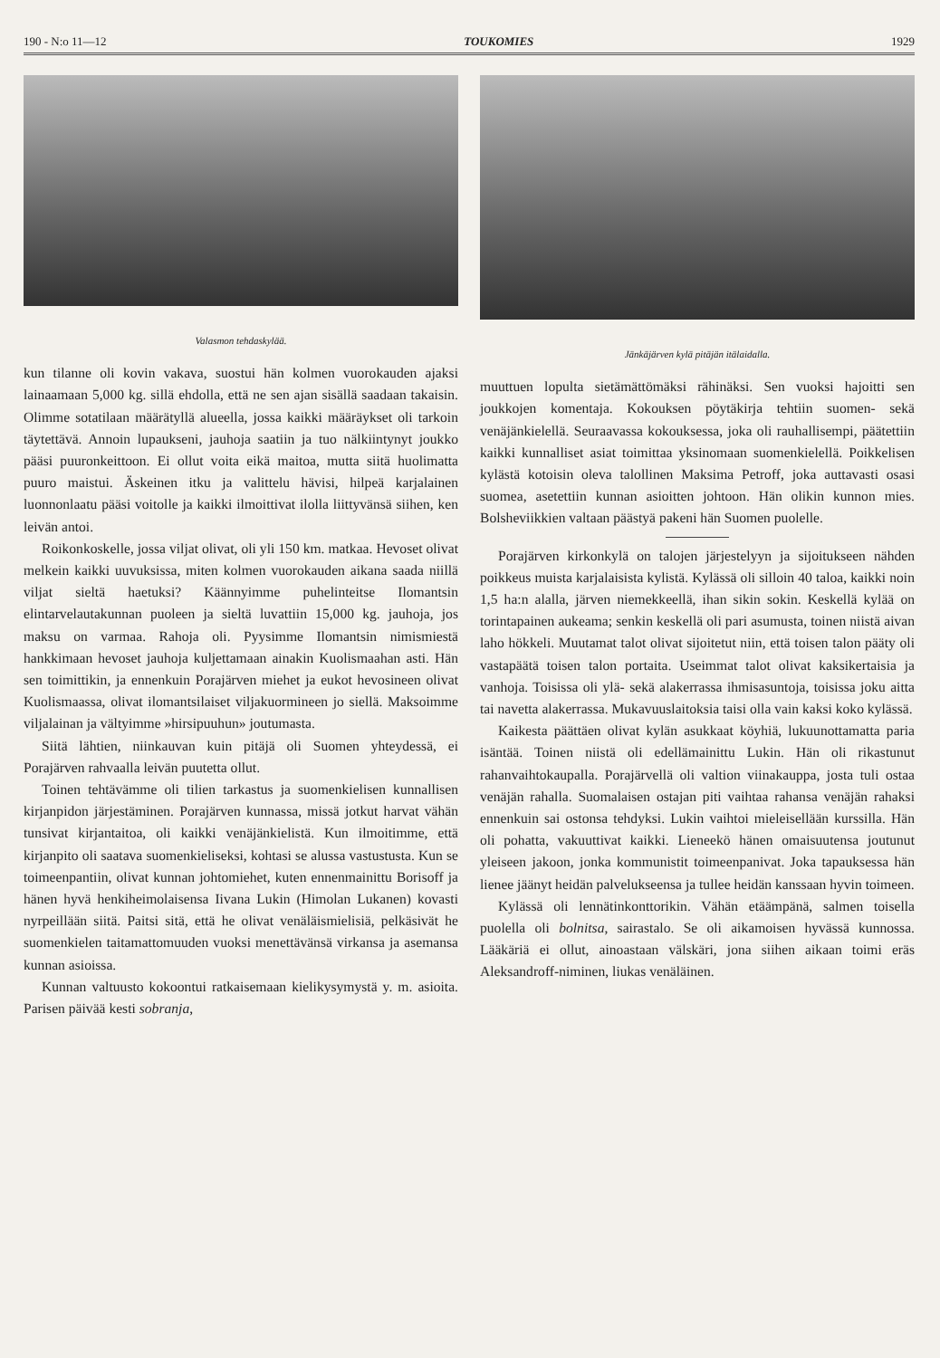190 - N:o 11—12 TOUKOMIES 1929
Valasmon tehdaskylää.
kun tilanne oli kovin vakava, suostui hän kolmen vuorokauden ajaksi lainaamaan 5,000 kg. sillä ehdolla, että ne sen ajan sisällä saadaan takaisin. Olimme sotatilaan määrätyllä alueella, jossa kaikki määräykset oli tarkoin täytettävä. Annoin lupaukseni, jauhoja saatiin ja tuo nälkiintynyt joukko pääsi puuronkeittoon. Ei ollut voita eikä maitoa, mutta siitä huolimatta puuro maistui. Äskeinen itku ja valittelu hävisi, hilpeä karjalainen luonnonlaatu pääsi voitolle ja kaikki ilmoittivat ilolla liittyvänsä siihen, ken leivän antoi.
Roikonkoskelle, jossa viljat olivat, oli yli 150 km. matkaa. Hevoset olivat melkein kaikki uuvuksissa, miten kolmen vuorokauden aikana saada niillä viljat sieltä haetuksi? Käännyimme puhelinteitse Ilomantsin elintarvelautakunnan puoleen ja sieltä luvattiin 15,000 kg. jauhoja, jos maksu on varmaa. Rahoja oli. Pyysimme Ilomantsin nimismiestä hankkimaan hevoset jauhoja kuljettamaan ainakin Kuolismaahan asti. Hän sen toimittikin, ja ennenkuin Porajärven miehet ja eukot hevosineen olivat Kuolismaassa, olivat ilomantsilaiset viljakuormineen jo siellä. Maksoimme viljalainan ja vältyimme »hirsipuuhun» joutumasta.
Siitä lähtien, niinkauvan kuin pitäjä oli Suomen yhteydessä, ei Porajärven rahvaalla leivän puutetta ollut.
Toinen tehtävämme oli tilien tarkastus ja suomenkielisen kunnallisen kirjanpidon järjestäminen. Porajärven kunnassa, missä jotkut harvat vähän tunsivat kirjantaitoa, oli kaikki venäjänkielistä. Kun ilmoitimme, että kirjanpito oli saatava suomenkieliseksi, kohtasi se alussa vastustusta. Kun se toimeenpantiin, olivat kunnan johtomiehet, kuten ennenmainittu Borisoff ja hänen hyvä henkiheimolaisensa Iivana Lukin (Himolan Lukanen) kovasti nyrpeillään siitä. Paitsi sitä, että he olivat venäläismielisiä, pelkäsivät he suomenkielen taitamattomuuden vuoksi menettävänsä virkansa ja asemansa kunnan asioissa.
Kunnan valtuusto kokoontui ratkaisemaan kielikysymystä y. m. asioita. Parisen päivää kesti sobranja,
Jänkäjärven kylä pitäjän itälaidalla.
muuttuen lopulta sietämättömäksi rähinäksi. Sen vuoksi hajoitti sen joukkojen komentaja. Kokouksen pöytäkirja tehtiin suomen- sekä venäjänkielellä. Seuraavassa kokouksessa, joka oli rauhallisempi, päätettiin kaikki kunnalliset asiat toimittaa yksinomaan suomenkielellä. Poikkelisen kylästä kotoisin oleva talollinen Maksima Petroff, joka auttavasti osasi suomea, asetettiin kunnan asioitten johtoon. Hän olikin kunnon mies. Bolsheviikkien valtaan päästyä pakeni hän Suomen puolelle.
Porajärven kirkonkylä on talojen järjestelyyn ja sijoitukseen nähden poikkeus muista karjalaisista kylistä. Kylässä oli silloin 40 taloa, kaikki noin 1,5 ha:n alalla, järven niemekkeellä, ihan sikin sokin. Keskellä kylää on torintapainen aukeama; senkin keskellä oli pari asumusta, toinen niistä aivan laho hökkeli. Muutamat talot olivat sijoitetut niin, että toisen talon pääty oli vastapäätä toisen talon portaita. Useimmat talot olivat kaksikertaisia ja vanhoja. Toisissa oli ylä- sekä alakerrassa ihmisasuntoja, toisissa joku aitta tai navetta alakerrassa. Mukavuuslaitoksia taisi olla vain kaksi koko kylässä.
Kaikesta päättäen olivat kylän asukkaat köyhiä, lukuunottamatta paria isäntää. Toinen niistä oli edellämainittu Lukin. Hän oli rikastunut rahanvaihtokaupalla. Porajärvellä oli valtion viinakauppa, josta tuli ostaa venäjän rahalla. Suomalaisen ostajan piti vaihtaa rahansa venäjän rahaksi ennenkuin sai ostonsa tehdyksi. Lukin vaihtoi mieleisellään kurssilla. Hän oli pohatta, vakuuttivat kaikki. Lieneekö hänen omaisuutensa joutunut yleiseen jakoon, jonka kommunistit toimeenpanivat. Joka tapauksessa hän lienee jäänyt heidän palvelukseensa ja tullee heidän kanssaan hyvin toimeen.
Kylässä oli lennätinkonttorikin. Vähän etäämpänä, salmen toisella puolella oli bolnitsa, sairastalo. Se oli aikamoisen hyvässä kunnossa. Lääkäriä ei ollut, ainoastaan välskäri, jona siihen aikaan toimi eräs Aleksandroff-niminen, liukas venäläinen.